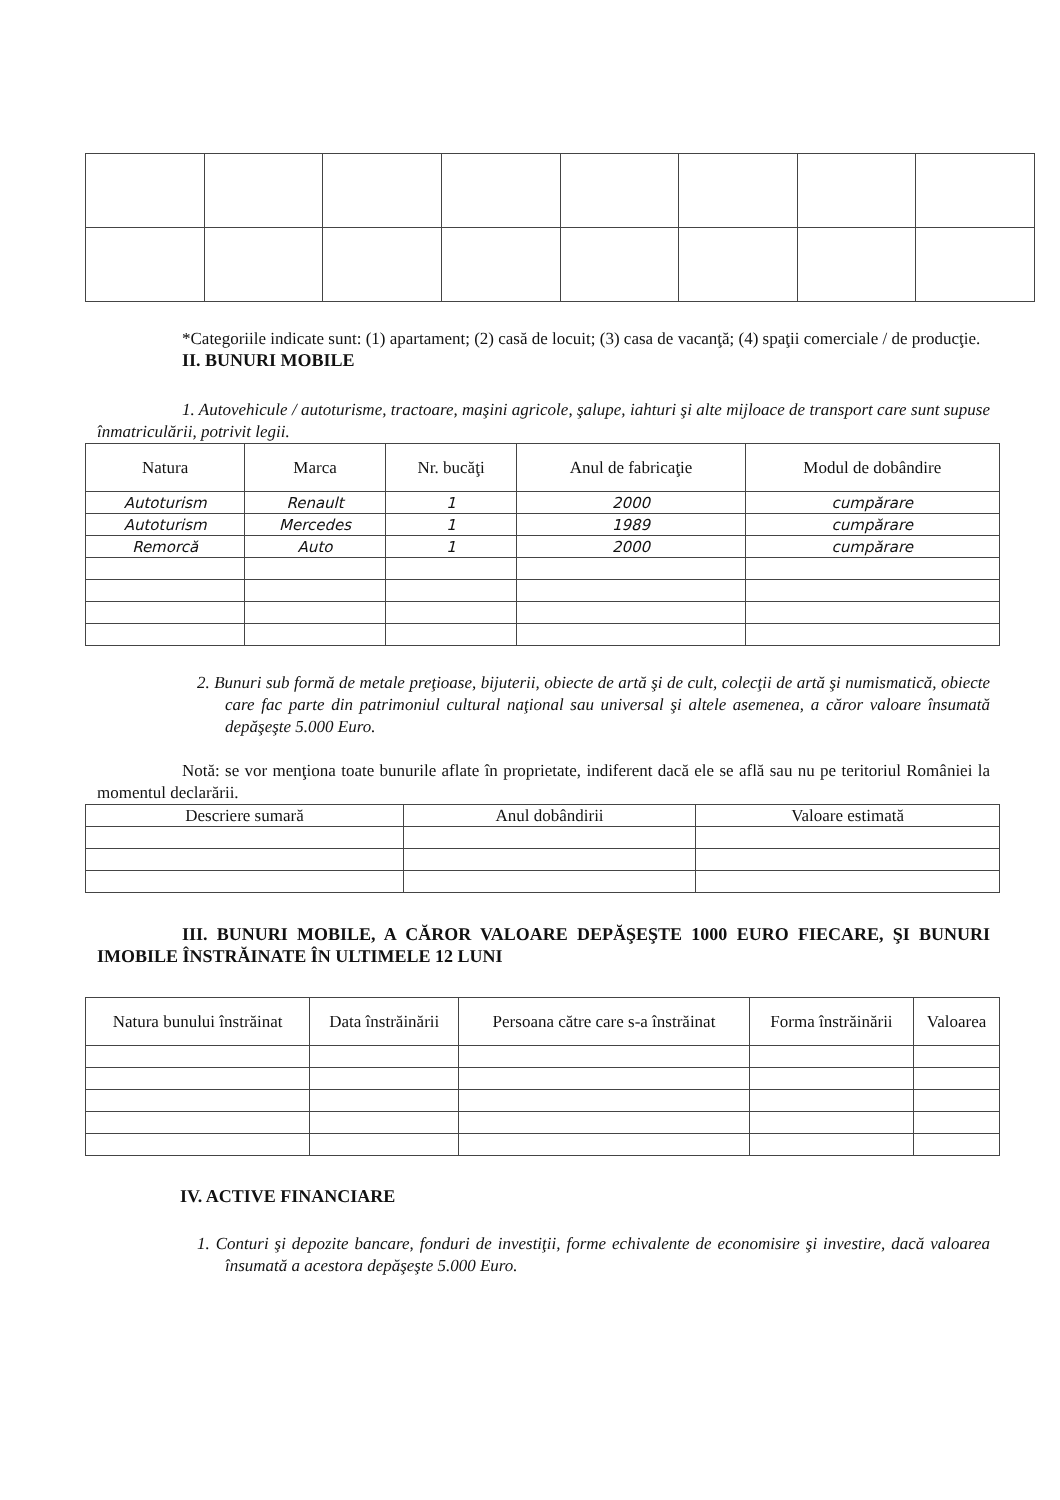*Categoriile indicate sunt: (1) apartament; (2) casă de locuit; (3) casa de vacanţă; (4) spaţii comerciale / de producţie.
II. BUNURI MOBILE
1. Autovehicule / autoturisme, tractoare, maşini agricole, şalupe, iahturi şi alte mijloace de transport care sunt supuse înmatriculării, potrivit legii.
| Natura | Marca | Nr. bucăţi | Anul de fabricaţie | Modul de dobândire |
| --- | --- | --- | --- | --- |
| Autoturism | Renault | 1 | 2000 | cumpărare |
| Autoturism | Mercedes | 1 | 1989 | cumpărare |
| Remorcă | Auto | 1 | 2000 | cumpărare |
2. Bunuri sub formă de metale preţioase, bijuterii, obiecte de artă şi de cult, colecţii de artă şi numismatică, obiecte care fac parte din patrimoniul cultural naţional sau universal şi altele asemenea, a căror valoare însumată depăşeşte 5.000 Euro.
Notă: se vor menţiona toate bunurile aflate în proprietate, indiferent dacă ele se află sau nu pe teritoriul României la momentul declarării.
| Descriere sumară | Anul dobândirii | Valoare estimată |
| --- | --- | --- |
III. BUNURI MOBILE, A CĂROR VALOARE DEPĂŞEŞTE 1000 EURO FIECARE, ŞI BUNURI IMOBILE ÎNSTRĂINATE ÎN ULTIMELE 12 LUNI
| Natura bunului înstrăinat | Data înstrăinării | Persoana către care s-a înstrăinat | Forma înstrăinării | Valoarea |
| --- | --- | --- | --- | --- |
IV. ACTIVE FINANCIARE
1. Conturi şi depozite bancare, fonduri de investiţii, forme echivalente de economisire şi investire, dacă valoarea însumată a acestora depăşeşte 5.000 Euro.